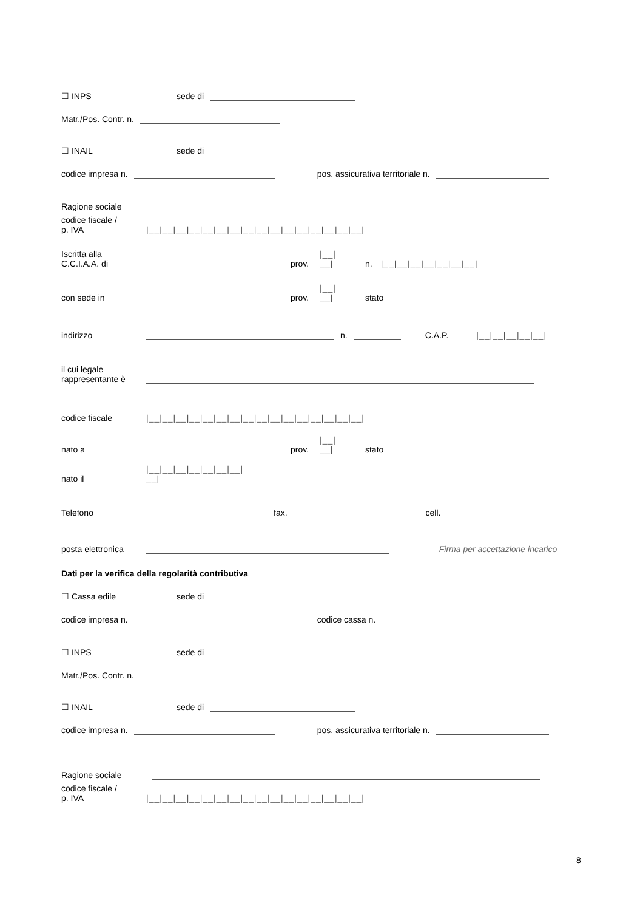☐ INPS sede di
Matr./Pos. Contr. n.
☐ INAIL sede di
codice impresa n. pos. assicurativa territoriale n.
Ragione sociale
codice fiscale /
p. IVA |__|__|__|__|__|__|__|__|__|__|__|__|__|__|__|__|
Iscritta alla
C.C.I.A.A. di prov. |__|
__| n. |__|__|__|__|__|__|__|
con sede in prov. |__|
__| stato
indirizzo n. C.A.P. |__|__|__|__|__|
il cui legale
rappresentante è
codice fiscale |__|__|__|__|__|__|__|__|__|__|__|__|__|__|__|__|
nato a prov. |__|
__| stato
nato il |__|__|__|__|__|__|__|
__|
Telefono fax. cell.
posta elettronica Firma per accettazione incarico
Dati per la verifica della regolarità contributiva
☐ Cassa edile sede di
codice impresa n. codice cassa n.
☐ INPS sede di
Matr./Pos. Contr. n.
☐ INAIL sede di
codice impresa n. pos. assicurativa territoriale n.
Ragione sociale
codice fiscale /
p. IVA |__|__|__|__|__|__|__|__|__|__|__|__|__|__|__|__|
8